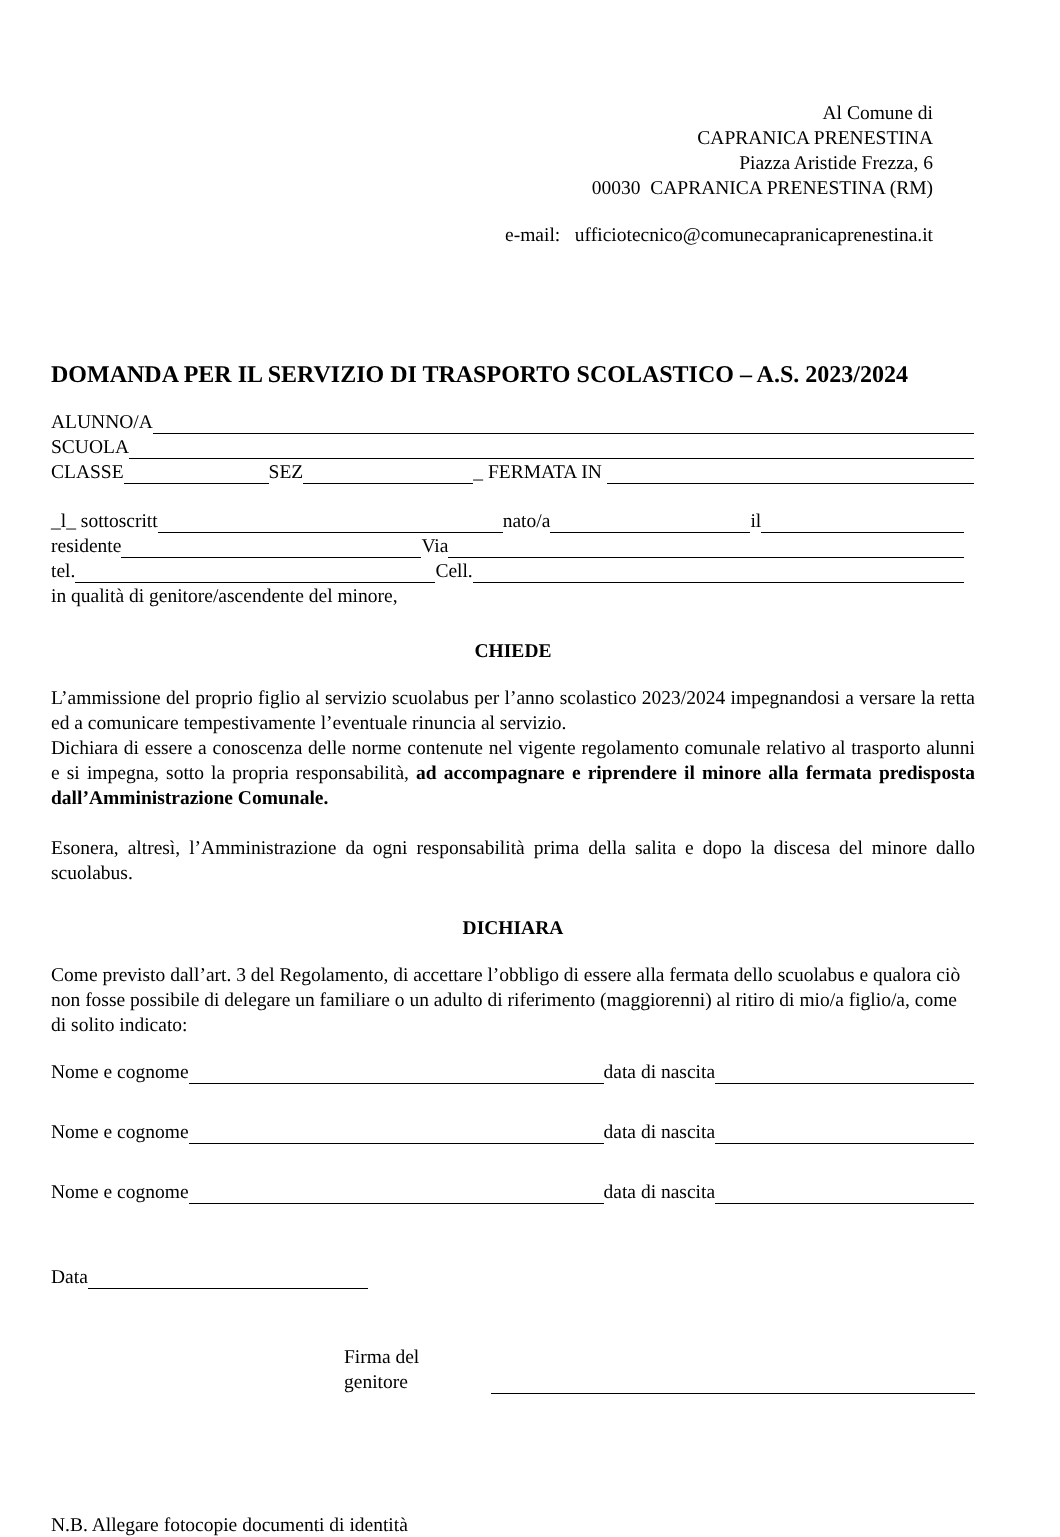Al Comune di
CAPRANICA PRENESTINA
Piazza Aristide Frezza, 6
00030 CAPRANICA PRENESTINA (RM)
e-mail: ufficiotecnico@comunecapranicaprenestina.it
DOMANDA PER IL SERVIZIO DI TRASPORTO SCOLASTICO – A.S. 2023/2024
ALUNNO/A
SCUOLA
CLASSE SEZ _ FERMATA IN
_l_ sottoscritt nato/a il
residente Via
tel. Cell.
in qualità di genitore/ascendente del minore,
CHIEDE
L’ammissione del proprio figlio al servizio scuolabus per l’anno scolastico 2023/2024 impegnandosi a versare la retta ed a comunicare tempestivamente l’eventuale rinuncia al servizio.
Dichiara di essere a conoscenza delle norme contenute nel vigente regolamento comunale relativo al trasporto alunni e si impegna, sotto la propria responsabilità, ad accompagnare e riprendere il minore alla fermata predisposta dall’Amministrazione Comunale.
Esonera, altresì, l’Amministrazione da ogni responsabilità prima della salita e dopo la discesa del minore dallo scuolabus.
DICHIARA
Come previsto dall’art. 3 del Regolamento, di accettare l’obbligo di essere alla fermata dello scuolabus e qualora ciò non fosse possibile di delegare un familiare o un adulto di riferimento (maggiorenni) al ritiro di mio/a figlio/a, come di solito indicato:
Nome e cognome data di nascita
Nome e cognome data di nascita
Nome e cognome data di nascita
Data
Firma del genitore
N.B. Allegare fotocopie documenti di identità